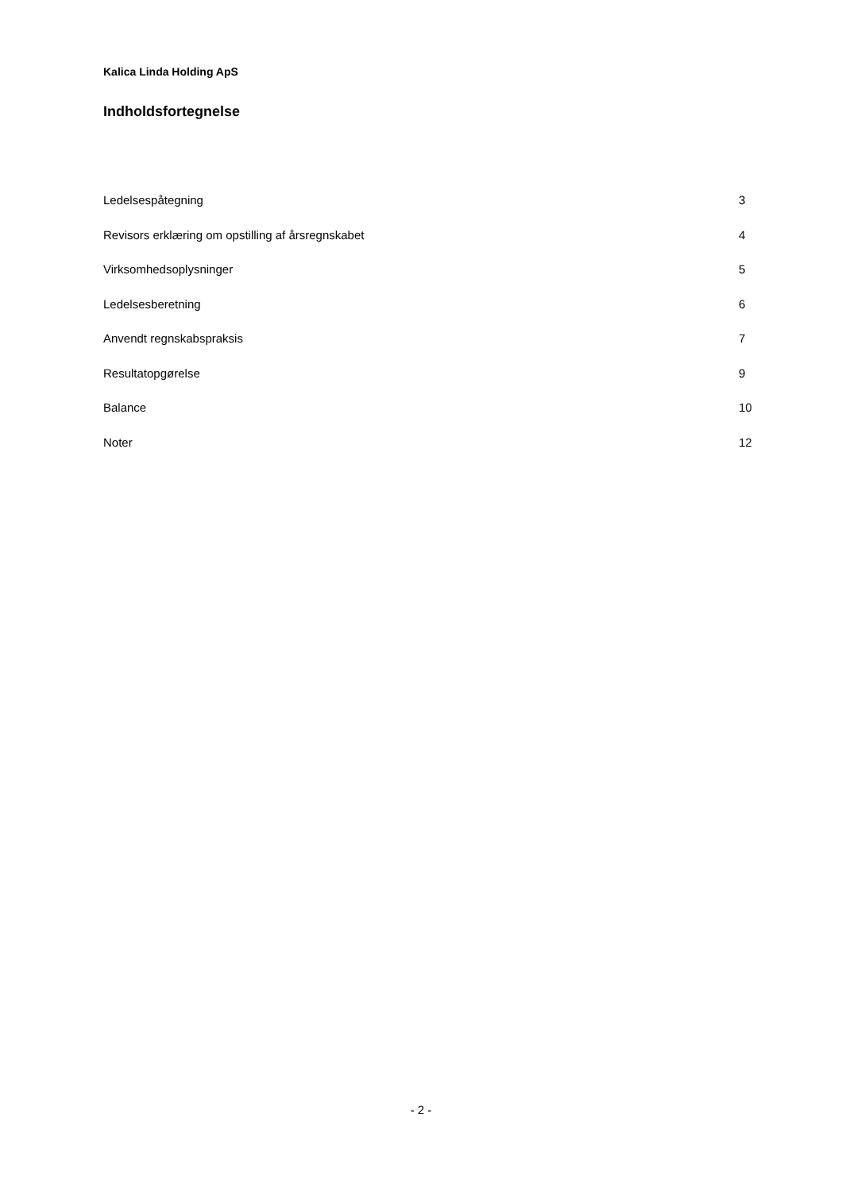Kalica Linda Holding ApS
Indholdsfortegnelse
| Ledelsespåtegning | 3 |
| Revisors erklæring om opstilling af årsregnskabet | 4 |
| Virksomhedsoplysninger | 5 |
| Ledelsesberetning | 6 |
| Anvendt regnskabspraksis | 7 |
| Resultatopgørelse | 9 |
| Balance | 10 |
| Noter | 12 |
- 2 -